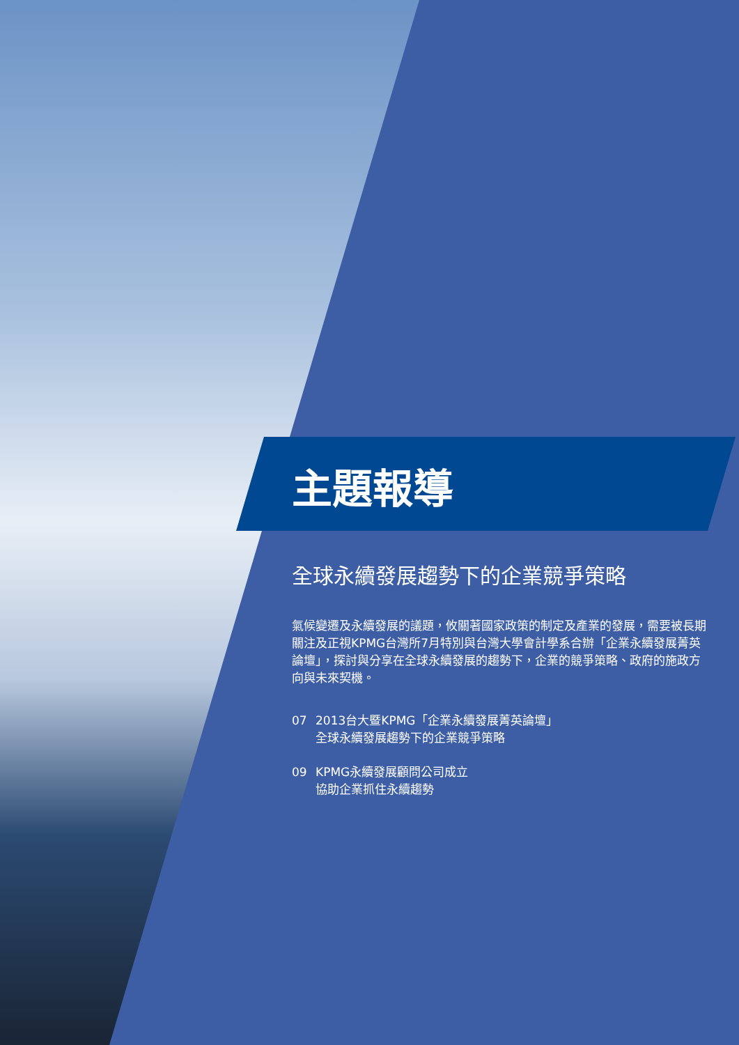主題報導
全球永續發展趨勢下的企業競爭策略
氣候變遷及永續發展的議題，攸關著國家政策的制定及產業的發展，需要被長期關注及正視KPMG台灣所7月特別與台灣大學會計學系合辦「企業永續發展菁英論壇」，探討與分享在全球永續發展的趨勢下，企業的競爭策略、政府的施政方向與未來契機。
07 2013台大暨KPMG「企業永續發展菁英論壇」
全球永續發展趨勢下的企業競爭策略
09 KPMG永續發展顧問公司成立
協助企業抓住永續趨勢